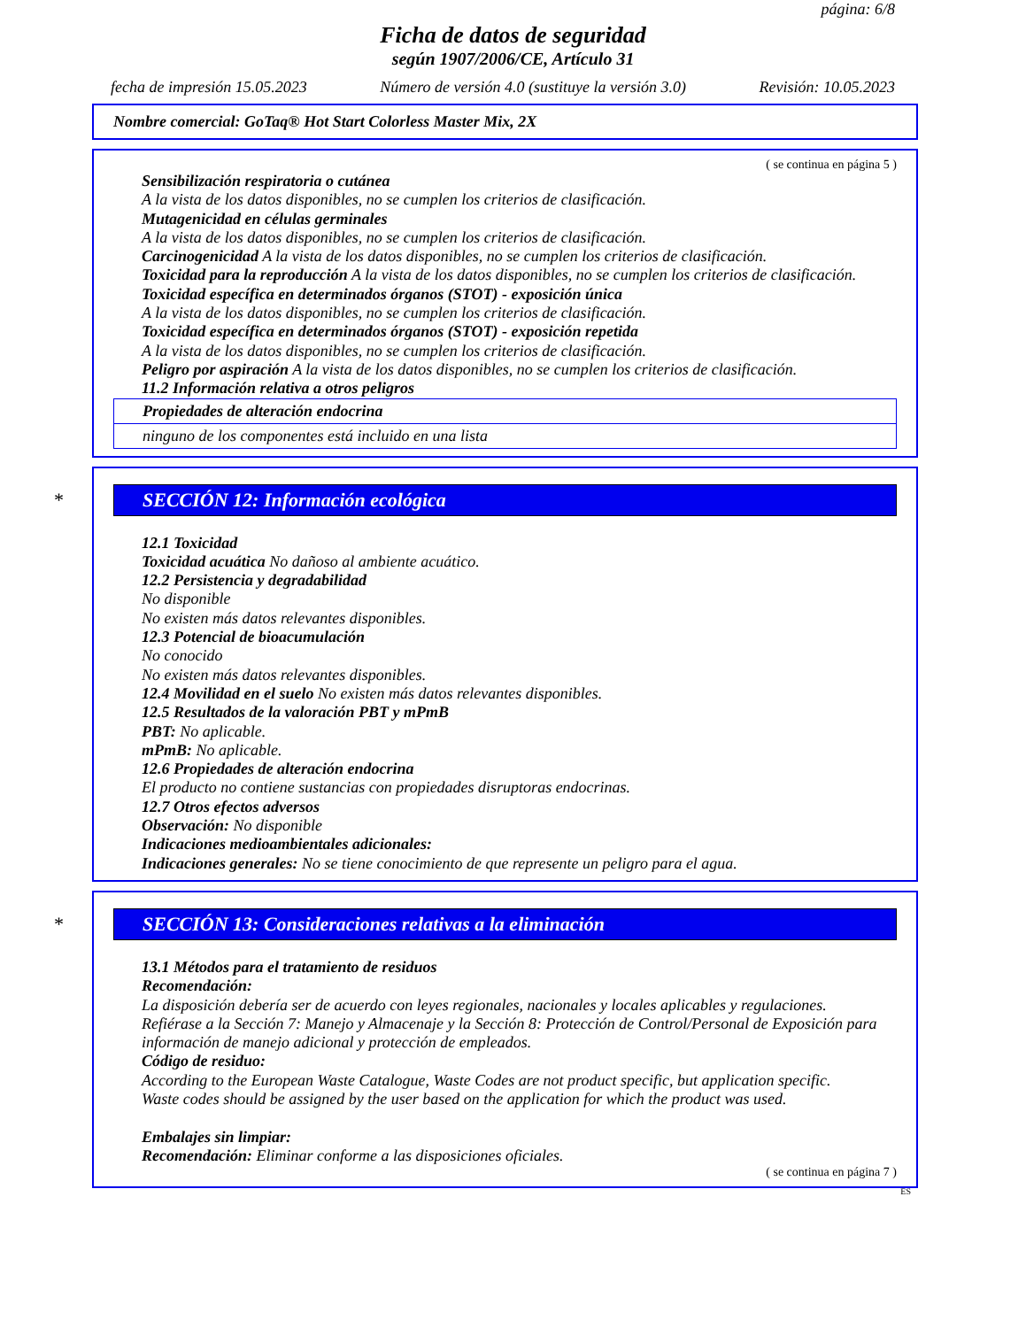página: 6/8
Ficha de datos de seguridad
según 1907/2006/CE, Artículo 31
fecha de impresión 15.05.2023 Número de versión 4.0 (sustituye la versión 3.0) Revisión: 10.05.2023
Nombre comercial: GoTaq® Hot Start Colorless Master Mix, 2X
( se continua en página 5 )
Sensibilización respiratoria o cutánea
A la vista de los datos disponibles, no se cumplen los criterios de clasificación.
Mutagenicidad en células germinales
A la vista de los datos disponibles, no se cumplen los criterios de clasificación.
Carcinogenicidad A la vista de los datos disponibles, no se cumplen los criterios de clasificación.
Toxicidad para la reproducción A la vista de los datos disponibles, no se cumplen los criterios de clasificación.
Toxicidad específica en determinados órganos (STOT) - exposición única
A la vista de los datos disponibles, no se cumplen los criterios de clasificación.
Toxicidad específica en determinados órganos (STOT) - exposición repetida
A la vista de los datos disponibles, no se cumplen los criterios de clasificación.
Peligro por aspiración A la vista de los datos disponibles, no se cumplen los criterios de clasificación.
11.2 Información relativa a otros peligros
Propiedades de alteración endocrina
ninguno de los componentes está incluido en una lista
* SECCIÓN 12: Información ecológica
12.1 Toxicidad
Toxicidad acuática No dañoso al ambiente acuático.
12.2 Persistencia y degradabilidad
No disponible
No existen más datos relevantes disponibles.
12.3 Potencial de bioacumulación
No conocido
No existen más datos relevantes disponibles.
12.4 Movilidad en el suelo No existen más datos relevantes disponibles.
12.5 Resultados de la valoración PBT y mPmB
PBT: No aplicable.
mPmB: No aplicable.
12.6 Propiedades de alteración endocrina
El producto no contiene sustancias con propiedades disruptoras endocrinas.
12.7 Otros efectos adversos
Observación: No disponible
Indicaciones medioambientales adicionales:
Indicaciones generales: No se tiene conocimiento de que represente un peligro para el agua.
* SECCIÓN 13: Consideraciones relativas a la eliminación
13.1 Métodos para el tratamiento de residuos
Recomendación:
La disposición debería ser de acuerdo con leyes regionales, nacionales y locales aplicables y regulaciones.
Refiérase a la Sección 7: Manejo y Almacenaje y la Sección 8: Protección de Control/Personal de Exposición para información de manejo adicional y protección de empleados.
Código de residuo:
According to the European Waste Catalogue, Waste Codes are not product specific, but application specific.
Waste codes should be assigned by the user based on the application for which the product was used.
Embalajes sin limpiar:
Recomendación: Eliminar conforme a las disposiciones oficiales.
( se continua en página 7 )
ES